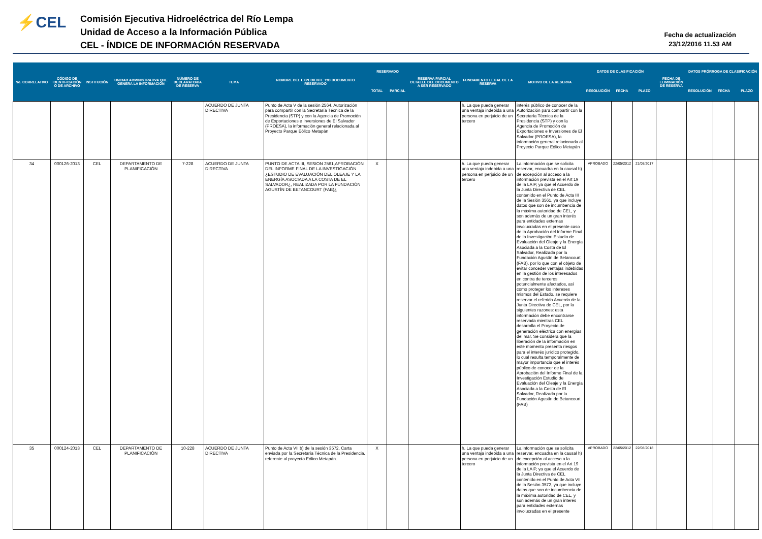⚡CEL
Comisión Ejecutiva Hidroeléctrica del Río Lempa
Unidad de Acceso a la Información Pública
CEL - ÍNDICE DE INFORMACIÓN RESERVADA
Fecha de actualización
23/12/2016 11.53 AM
| No. CORRELATIVO | CÓDIGO DE IDENTIFICACIÓN O DE ARCHIVO | INSTITUCIÓN | UNIDAD ADMINISTRATIVA QUE GENERA LA INFORMACIÓN | NÚMERO DE DECLARATORIA DE RESERVA | TEMA | NOMBRE DEL EXPEDIENTE Y/O DOCUMENTO RESERVADO | RESERVADO | | RESERVA PARCIAL DETALLE DEL DOCUMENTO A SER RESERVADO | FUNDAMENTO LEGAL DE LA RESERVA | MOTIVO DE LA RESERVA | DATOS DE CLASIFICACIÓN | | | FECHA DE ELIMINACIÓN DE RESERVA | DATOS PRÓRROGA DE CLASIFICACIÓN | | |
| --- | --- | --- | --- | --- | --- | --- | --- | --- | --- | --- | --- | --- | --- | --- | --- | --- | --- | --- |
| | | | | | | | TOTAL | PARCIAL | | | | RESOLUCIÓN | FECHA | PLAZO | | RESOLUCIÓN | FECHA | PLAZO |
| | | | | | ACUERDO DE JUNTA DIRECTIVA | Punto de Acta V de la sesión 2564, Autorización para compartir con la Secretaría Técnica de la Presidencia (STP) y con la Agencia de Promoción de Exportaciones e Inversiones de El Salvador (PROESA), la información general relacionada al Proyecto Parque Eólico Metapán | | | | h. La que pueda generar una ventaja indebida a una persona en perjuicio de un tercero | interés público de conocer de la Autorización para compartir con la Secretaría Técnica de la Presidencia (STP) y con la Agencia de Promoción de Exportaciones e Inversiones de El Salvador (PROESA), la información general relacionada al Proyecto Parque Eólico Metapán | | | | | | | |
| 34 | 000126-2013 | CEL | DEPARTAMENTO DE PLANIFICACIÓN | 7-228 | ACUERDO DE JUNTA DIRECTIVA | PUNTO DE ACTA III, SESION 2561,APROBACIÓN DEL INFORME FINAL DE LA INVESTIGACIÓN ¿ESTUDIO DE EVALUACIÓN DEL OLEAJE Y LA ENERGÍA ASOCIADA A LA COSTA DE EL SALVADOR¿, REALIZADA POR LA FUNDACIÓN AGUSTÍN DE BETANCOURT (FAB)¿ | X | | | h. La que pueda generar una ventaja indebida a una persona en perjuicio de un tercero | La información que se solicita reservar, encuadra en la causal h) de excepción al acceso a la información prevista en el Art 19 de la LAIP, ya que el Acuerdo de la Junta Directiva de CEL contenido en el Punto de Acta III de la Sesión 3561, ya que incluye datos que son de incumbencia de la máxima autoridad de CEL, y son además de un gran interés para entidades externas involucradas en el presente caso de la Aprobación del Informe Final de la Investigación Estudio de Evaluación del Oleaje y la Energía Asociada a la Costa de El Salvador, Realizada por la Fundación Agustín de Betancourt (FAB), por lo que con el objeto de evitar conceder ventajas indebidas en la gestión de los interesados en contra de terceros potencialmente afectados, así como proteger los intereses mismos del Estado, se requiere reservar el referido Acuerdo de la Junta Directiva de CEL, por la siguientes razones: esta información debe encontrarse reservada mientras CEL desarrolla el Proyecto de generación eléctrica con energías del mar. Se considera que la liberación de la información en este momento presenta riesgos para el interés jurídico protegido, lo cual resulta temporalmente de mayor importancia que el interés público de conocer de la Aprobación del Informe Final de la Investigación Estudio de Evaluación del Oleaje y la Energía Asociada a la Costa de El Salvador, Realizada por la Fundación Agustín de Betancourt (FAB) | APROBADO | 22/05/2012 | 21/08/2017 | | | | |
| 35 | 000124-2013 | CEL | DEPARTAMENTO DE PLANIFICACIÓN | 10-228 | ACUERDO DE JUNTA DIRECTIVA | Punto de Acta VII b) de la sesión 3572, Carta enviada por la Secretaría Técnica de la Presidencia, referente al proyecto Eólico Metapán. | X | | | h. La que pueda generar una ventaja indebida a una persona en perjuicio de un tercero | La información que se solicita reservar, encuadra en la causal h) de excepción al acceso a la información prevista en el Art 19 de la LAIP, ya que el Acuerdo de la Junta Directiva de CEL contenido en el Punto de Acta VII de la Sesión 3572, ya que incluye datos que son de incumbencia de la máxima autoridad de CEL, y son además de un gran interés para entidades externas involucradas en el presente | APROBADO | 22/05/2012 | 22/08/2018 | | | | |